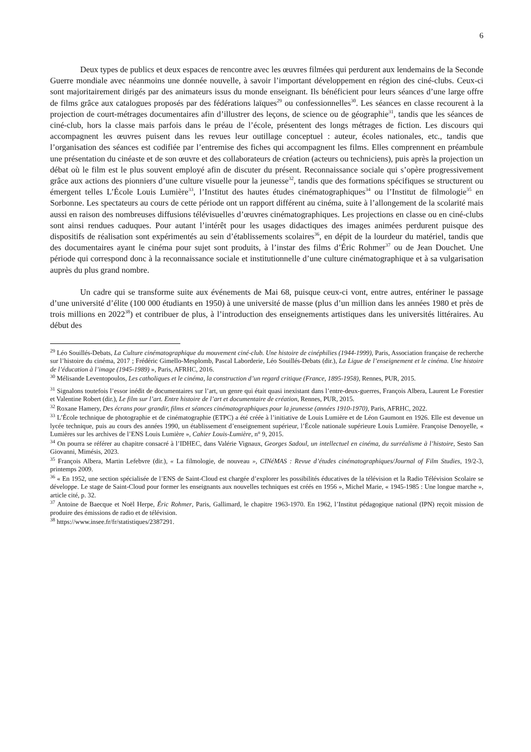6
Deux types de publics et deux espaces de rencontre avec les œuvres filmées qui perdurent aux lendemains de la Seconde Guerre mondiale avec néanmoins une donnée nouvelle, à savoir l’important développement en région des ciné-clubs. Ceux-ci sont majoritairement dirigés par des animateurs issus du monde enseignant. Ils bénéficient pour leurs séances d’une large offre de films grâce aux catalogues proposés par des fédérations laïques<sup>29</sup> ou confessionnelles<sup>30</sup>. Les séances en classe recourent à la projection de court-métrages documentaires afin d’illustrer des leçons, de science ou de géographie<sup>31</sup>, tandis que les séances de ciné-club, hors la classe mais parfois dans le préau de l’école, présentent des longs métrages de fiction. Les discours qui accompagnent les œuvres puisent dans les revues leur outillage conceptuel : auteur, écoles nationales, etc., tandis que l’organisation des séances est codifiée par l’entremise des fiches qui accompagnent les films. Elles comprennent en préambule une présentation du cinéaste et de son œuvre et des collaborateurs de création (acteurs ou techniciens), puis après la projection un débat où le film est le plus souvent employé afin de discuter du présent. Reconnaissance sociale qui s’opère progressivement grâce aux actions des pionniers d’une culture visuelle pour la jeunesse<sup>32</sup>, tandis que des formations spécifiques se structurent ou émergent telles L’École Louis Lumière<sup>33</sup>, l’Institut des hautes études cinématographiques<sup>34</sup> ou l’Institut de filmologie<sup>35</sup> en Sorbonne. Les spectateurs au cours de cette période ont un rapport différent au cinéma, suite à l’allongement de la scolarité mais aussi en raison des nombreuses diffusions télévisuelles d’œuvres cinématographiques. Les projections en classe ou en ciné-clubs sont ainsi rendues caduques. Pour autant l’intérêt pour les usages didactiques des images animées perdurent puisque des dispositifs de réalisation sont expérimentés au sein d’établissements scolaires<sup>36</sup>, en dépit de la lourdeur du matériel, tandis que des documentaires ayant le cinéma pour sujet sont produits, à l’instar des films d’Éric Rohmer<sup>37</sup> ou de Jean Douchet. Une période qui correspond donc à la reconnaissance sociale et institutionnelle d’une culture cinématographique et à sa vulgarisation auprès du plus grand nombre.
Un cadre qui se transforme suite aux événements de Mai 68, puisque ceux-ci vont, entre autres, entériner le passage d’une université d’élite (100 000 étudiants en 1950) à une université de masse (plus d’un million dans les années 1980 et près de trois millions en 2022<sup>38</sup>) et contribuer de plus, à l’introduction des enseignements artistiques dans les universités littéraires. Au début des
<sup>29</sup> Léo Souillés-Debats, La Culture cinématographique du mouvement ciné-club. Une histoire de cinéphilies (1944-1999), Paris, Association française de recherche sur l’histoire du cinéma, 2017 ; Frédéric Gimello-Mesplomb, Pascal Laborderie, Léo Souillés-Debats (dir.), La Ligue de l’enseignement et le cinéma. Une histoire de l’éducation à l’image (1945-1989) », Paris, AFRHC, 2016.
<sup>30</sup> Mélisande Leventopoulos, Les catholiques et le cinéma, la construction d’un regard critique (France, 1895-1958), Rennes, PUR, 2015.
<sup>31</sup> Signalons toutefois l’essor inédit de documentaires sur l’art, un genre qui était quasi inexistant dans l’entre-deux-guerres, François Albera, Laurent Le Forestier et Valentine Robert (dir.), Le film sur l’art. Entre histoire de l’art et documentaire de création, Rennes, PUR, 2015.
<sup>32</sup> Roxane Hamery, Des écrans pour grandir, films et séances cinématographiques pour la jeunesse (années 1910-1970), Paris, AFRHC, 2022.
<sup>33</sup> L’École technique de photographie et de cinématographie (ETPC) a été créée à l’initiative de Louis Lumière et de Léon Gaumont en 1926. Elle est devenue un lycée technique, puis au cours des années 1990, un établissement d’enseignement supérieur, l’École nationale supérieure Louis Lumière. Françoise Denoyelle, « Lumières sur les archives de l’ENS Louis Lumière », Cahier Louis-Lumière, n° 9, 2015.
<sup>34</sup> On pourra se référer au chapitre consacré à l’IDHEC, dans Valérie Vignaux, Georges Sadoul, un intellectuel en cinéma, du surréalisme à l’histoire, Sesto San Giovanni, Mimésis, 2023.
<sup>35</sup> François Albera, Martin Lefebvre (dir.), « La filmologie, de nouveau », CINéMAS : Revue d’études cinématographiques/Journal of Film Studies, 19/2-3, printemps 2009.
<sup>36</sup> « En 1952, une section spécialisée de l’ENS de Saint-Cloud est chargée d’explorer les possibilités éducatives de la télévision et la Radio Télévision Scolaire se développe. Le stage de Saint-Cloud pour former les enseignants aux nouvelles techniques est créés en 1956 », Michel Marie, « 1945-1985 : Une longue marche », article cité, p. 32.
<sup>37</sup> Antoine de Baecque et Noël Herpe, Éric Rohmer, Paris, Gallimard, le chapitre 1963-1970. En 1962, l’Institut pédagogique national (IPN) reçoit mission de produire des émissions de radio et de télévision.
<sup>38</sup> https://www.insee.fr/fr/statistiques/2387291.